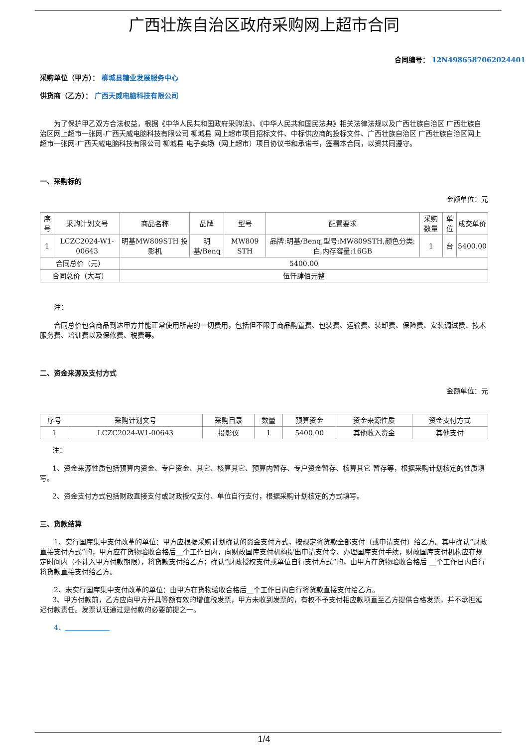广西壮族自治区政府采购网上超市合同
合同编号： 12N4986587062024401
采购单位（甲方）： 柳城县糖业发展服务中心
供货商（乙方）： 广西天威电脑科技有限公司
为了保护甲乙双方合法权益，根据《中华人民共和国政府采购法》、《中华人民共和国民法典》相关法律法规以及广西壮族自治区 广西壮族自治区网上超市一张网-广西天威电脑科技有限公司 柳城县 网上超市项目招标文件、中标供应商的投标文件、广西壮族自治区 广西壮族自治区网上超市一张网-广西天威电脑科技有限公司 柳城县 电子卖场（网上超市）项目协议书和承诺书，签署本合同，以资共同遵守。
一、采购标的
金额单位：元
| 序号 | 采购计划文号 | 商品名称 | 品牌 | 型号 | 配置要求 | 采购数量 | 单位 | 成交单价 |
| --- | --- | --- | --- | --- | --- | --- | --- | --- |
| 1 | LCZC2024-W1-00643 | 明基MW809STH 投影机 | 明基/Benq | MW809 STH | 品牌:明基/Benq,型号:MW809STH,颜色分类:白,内存容量:16GB | 1 | 台 | 5400.00 |
| 合同总价（元） | | 5400.00 | | | | | | |
| 合同总价（大写） | | 伍仟肆佰元整 | | | | | | |
注：
合同总价包含商品到达甲方并能正常使用所需的一切费用，包括但不限于商品购置费、包装费、运输费、装卸费、保险费、安装调试费、技术服务费、培训费以及保修费、税费等。
二、资金来源及支付方式
金额单位：元
| 序号 | 采购计划文号 | 采购目录 | 数量 | 预算资金 | 资金来源性质 | 资金支付方式 |
| --- | --- | --- | --- | --- | --- | --- |
| 1 | LCZC2024-W1-00643 | 投影仪 | 1 | 5400.00 | 其他收入资金 | 其他支付 |
注：
1、资金来源性质包括预算内资金、专户资金、其它、核算其它、预算内暂存、专户资金暂存、核算其它 暂存等，根据采购计划核定的性质填写。
2、资金支付方式包括财政直接支付或财政授权支付、单位自行支付，根据采购计划核定的方式填写。
三、货款结算
1、实行国库集中支付改革的单位：甲方应根据采购计划确认的资金支付方式，按规定将货款全部支付（或申请支付）给乙方。其中确认“财政直接支付方式”的，甲方应在货物验收合格后__个工作日内，向财政国库支付机构提出申请支付令、办理国库支付手续，财政国库支付机构应在规定时间内（不计入甲方付款期限），将货款支付给乙方；确认“财政授权支付或单位自行支付方式”的，由甲方在货物验收合格后 __个工作日内自行将货款直接支付给乙方。
2、未实行国库集中支付改革的单位：由甲方在货物验收合格后__个工作日内自行将货款直接支付给乙方。
3、甲方付款前，乙方应向甲方开具等额有效的增值税发票，甲方未收到发票的，有权不予支付相应款项直至乙方提供合格发票，并不承担延迟付款责任。发票认证通过是付款的必要前提之一。
4、
1/4